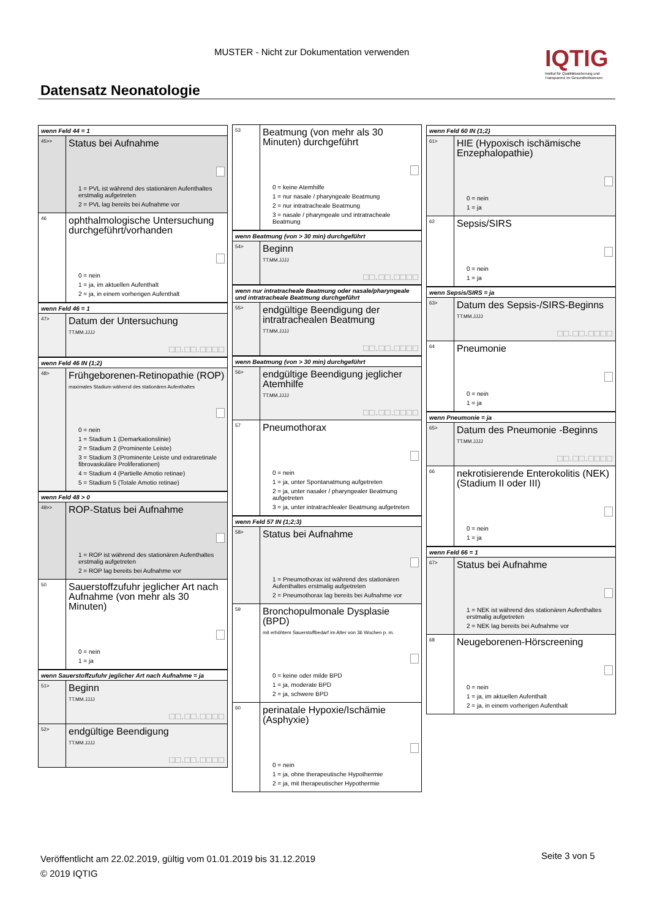MUSTER - Nicht zur Dokumentation verwenden
IQTIG
Institut für Qualitätssicherung und Transparenz im Gesundheitswesen
Datensatz Neonatologie
wenn Feld 44 = 1
45>>
Status bei Aufnahme
1 = PVL ist während des stationären Aufenthaltes erstmalig aufgetreten
2 = PVL lag bereits bei Aufnahme vor
46
ophthalmologische Untersuchung durchgeführt/vorhanden
0 = nein
1 = ja, im aktuellen Aufenthalt
2 = ja, in einem vorherigen Aufenthalt
wenn Feld 46 = 1
47>
Datum der Untersuchung
TT.MM.JJJJ
□□.□□.□□□□
wenn Feld 46 IN (1;2)
48>
Frühgeborenen-Retinopathie (ROP)
maximales Stadium während des stationären Aufenthaltes
0 = nein
1 = Stadium 1 (Demarkationslinie)
2 = Stadium 2 (Prominente Leiste)
3 = Stadium 3 (Prominente Leiste und extraretinale fibrovaskuläre Proliferationen)
4 = Stadium 4 (Partielle Amotio retinae)
5 = Stadium 5 (Totale Amotio retinae)
wenn Feld 48 > 0
49>>
ROP-Status bei Aufnahme
1 = ROP ist während des stationären Aufenthaltes erstmalig aufgetreten
2 = ROP lag bereits bei Aufnahme vor
50
Sauerstoffzufuhr jeglicher Art nach Aufnahme (von mehr als 30 Minuten)
0 = nein
1 = ja
wenn Sauerstoffzufuhr jeglicher Art nach Aufnahme = ja
51>
Beginn
TT.MM.JJJJ
□□.□□.□□□□
52>
endgültige Beendigung
TT.MM.JJJJ
□□.□□.□□□□
53
Beatmung (von mehr als 30 Minuten) durchgeführt
0 = keine Atemhilfe
1 = nur nasale / pharyngeale Beatmung
2 = nur intratracheale Beatmung
3 = nasale / pharyngeale und intratracheale Beatmung
wenn Beatmung (von > 30 min) durchgeführt
54>
Beginn
TT.MM.JJJJ
□□.□□.□□□□
wenn nur intratracheale Beatmung oder nasale/pharyngeale und intratracheale Beatmung durchgeführt
55>
endgültige Beendigung der intratrachealen Beatmung
TT.MM.JJJJ
□□.□□.□□□□
wenn Beatmung (von > 30 min) durchgeführt
56>
endgültige Beendigung jeglicher Atemhilfe
TT.MM.JJJJ
□□.□□.□□□□
57
Pneumothorax
0 = nein
1 = ja, unter Spontanatmung aufgetreten
2 = ja, unter nasaler / pharyngealer Beatmung aufgetreten
3 = ja, unter intratrachlealer Beatmung aufgetreten
wenn Feld 57 IN (1;2;3)
58>
Status bei Aufnahme
1 = Pneumothorax ist während des stationären Aufenthaltes erstmalig aufgetreten
2 = Pneumothorax lag bereits bei Aufnahme vor
59
Bronchopulmonale Dysplasie (BPD)
mit erhöhtem Sauerstoffbedarf im Alter von 36 Wochen p. m.
0 = keine oder milde BPD
1 = ja, moderate BPD
2 = ja, schwere BPD
60
perinatale Hypoxie/Ischämie (Asphyxie)
0 = nein
1 = ja, ohne therapeutische Hypothermie
2 = ja, mit therapeutischer Hypothermie
wenn Feld 60 IN (1;2)
61>
HIE (Hypoxisch ischämische Enzephalopathie)
0 = nein
1 = ja
62
Sepsis/SIRS
0 = nein
1 = ja
wenn Sepsis/SIRS = ja
63>
Datum des Sepsis-/SIRS-Beginns
TT.MM.JJJJ
□□.□□.□□□□
64
Pneumonie
0 = nein
1 = ja
wenn Pneumonie = ja
65>
Datum des Pneumonie -Beginns
TT.MM.JJJJ
□□.□□.□□□□
66
nekrotisierende Enterokolitis (NEK) (Stadium II oder III)
0 = nein
1 = ja
wenn Feld 66 = 1
67>
Status bei Aufnahme
1 = NEK ist während des stationären Aufenthaltes erstmalig aufgetreten
2 = NEK lag bereits bei Aufnahme vor
68
Neugeborenen-Hörscreening
0 = nein
1 = ja, im aktuellen Aufenthalt
2 = ja, in einem vorherigen Aufenthalt
Veröffentlicht am 22.02.2019, gültig vom 01.01.2019 bis 31.12.2019
© 2019 IQTIG
Seite 3 von 5